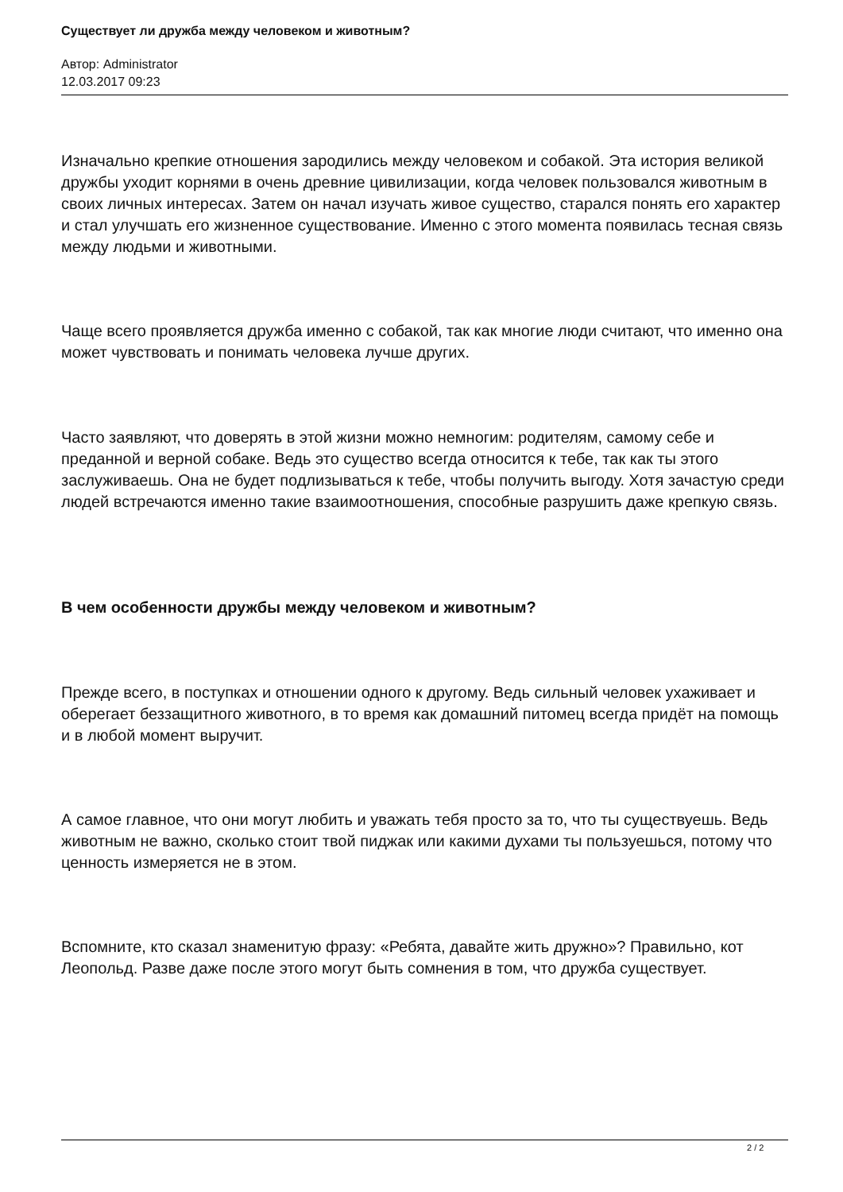Существует ли дружба между человеком и животным?
Автор: Administrator
12.03.2017 09:23
Изначально крепкие отношения зародились между человеком и собакой. Эта история великой дружбы уходит корнями в очень древние цивилизации, когда человек пользовался животным в своих личных интересах. Затем он начал изучать живое существо, старался понять его характер и стал улучшать его жизненное существование. Именно с этого момента появилась тесная связь между людьми и животными.
Чаще всего проявляется дружба именно с собакой, так как многие люди считают, что именно она может чувствовать и понимать человека лучше других.
Часто заявляют, что доверять в этой жизни можно немногим: родителям, самому себе и преданной и верной собаке. Ведь это существо всегда относится к тебе, так как ты этого заслуживаешь. Она не будет подлизываться к тебе, чтобы получить выгоду. Хотя зачастую среди людей встречаются именно такие взаимоотношения, способные разрушить даже крепкую связь.
В чем особенности дружбы между человеком и животным?
Прежде всего, в поступках и отношении одного к другому. Ведь сильный человек ухаживает и оберегает беззащитного животного, в то время как домашний питомец всегда придёт на помощь и в любой момент выручит.
А самое главное, что они могут любить и уважать тебя просто за то, что ты существуешь. Ведь животным не важно, сколько стоит твой пиджак или какими духами ты пользуешься, потому что ценность измеряется не в этом.
Вспомните, кто сказал знаменитую фразу: «Ребята, давайте жить дружно»? Правильно, кот Леопольд. Разве даже после этого могут быть сомнения в том, что дружба существует.
2 / 2